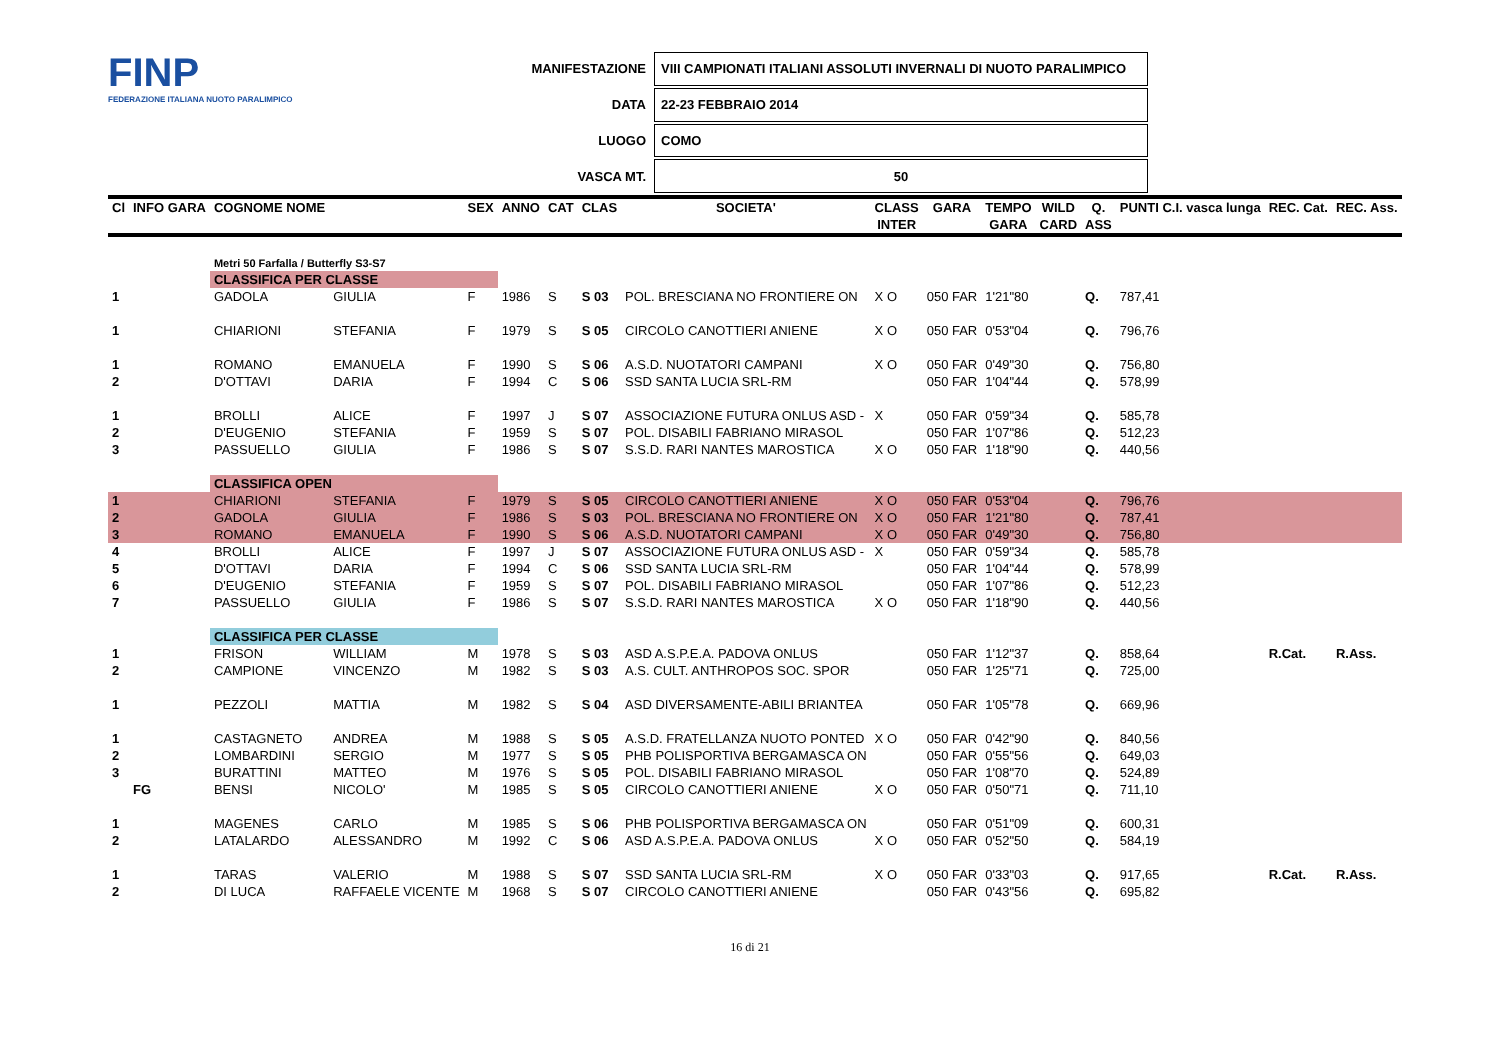FINP
FEDERAZIONE ITALIANA NUOTO PARALIMPICO
| MANIFESTAZIONE | VIII CAMPIONATI ITALIANI ASSOLUTI INVERNALI DI NUOTO PARALIMPICO |
| DATA | 22-23 FEBBRAIO 2014 |
| LUOGO | COMO |
| VASCA MT. | 50 |
| Cl | INFO GARA | COGNOME NOME | | SEX | ANNO | CAT | CLAS | SOCIETA' | CLASS | GARA | TEMPO | WILD | Q. | PUNTI C.I. vasca lunga | REC. Cat. | REC. Ass. |
| --- | --- | --- | --- | --- | --- | --- | --- | --- | --- | --- | --- | --- | --- | --- | --- | --- |
| | | | | | | | | | INTER | | GARA | CARD | ASS | | | |
| | | Metri 50 Farfalla / Butterfly S3-S7 | | | | | | | | | | | | | | |
| | | CLASSIFICA PER CLASSE | | | | | | | | | | | | | | |
| 1 | | GADOLA | GIULIA | F | 1986 | S | S 03 | POL. BRESCIANA NO FRONTIERE ON | X O | 050 FAR | 1'21"80 | | Q. | 787,41 | | |
| 1 | | CHIARIONI | STEFANIA | F | 1979 | S | S 05 | CIRCOLO CANOTTIERI ANIENE | X O | 050 FAR | 0'53"04 | | Q. | 796,76 | | |
| 1 | | ROMANO | EMANUELA | F | 1990 | S | S 06 | A.S.D. NUOTATORI CAMPANI | X O | 050 FAR | 0'49"30 | | Q. | 756,80 | | |
| 2 | | D'OTTAVI | DARIA | F | 1994 | C | S 06 | SSD SANTA LUCIA SRL-RM | | 050 FAR | 1'04"44 | | Q. | 578,99 | | |
| 1 | | BROLLI | ALICE | F | 1997 | J | S 07 | ASSOCIAZIONE FUTURA ONLUS ASD - | X | 050 FAR | 0'59"34 | | Q. | 585,78 | | |
| 2 | | D'EUGENIO | STEFANIA | F | 1959 | S | S 07 | POL. DISABILI FABRIANO MIRASOL | | 050 FAR | 1'07"86 | | Q. | 512,23 | | |
| 3 | | PASSUELLO | GIULIA | F | 1986 | S | S 07 | S.S.D. RARI NANTES MAROSTICA | X O | 050 FAR | 1'18"90 | | Q. | 440,56 | | |
| | | CLASSIFICA OPEN | | | | | | | | | | | | | | |
| 1 | | CHIARIONI | STEFANIA | F | 1979 | S | S 05 | CIRCOLO CANOTTIERI ANIENE | X O | 050 FAR | 0'53"04 | | Q. | 796,76 | | |
| 2 | | GADOLA | GIULIA | F | 1986 | S | S 03 | POL. BRESCIANA NO FRONTIERE ON | X O | 050 FAR | 1'21"80 | | Q. | 787,41 | | |
| 3 | | ROMANO | EMANUELA | F | 1990 | S | S 06 | A.S.D. NUOTATORI CAMPANI | X O | 050 FAR | 0'49"30 | | Q. | 756,80 | | |
| 4 | | BROLLI | ALICE | F | 1997 | J | S 07 | ASSOCIAZIONE FUTURA ONLUS ASD - | X | 050 FAR | 0'59"34 | | Q. | 585,78 | | |
| 5 | | D'OTTAVI | DARIA | F | 1994 | C | S 06 | SSD SANTA LUCIA SRL-RM | | 050 FAR | 1'04"44 | | Q. | 578,99 | | |
| 6 | | D'EUGENIO | STEFANIA | F | 1959 | S | S 07 | POL. DISABILI FABRIANO MIRASOL | | 050 FAR | 1'07"86 | | Q. | 512,23 | | |
| 7 | | PASSUELLO | GIULIA | F | 1986 | S | S 07 | S.S.D. RARI NANTES MAROSTICA | X O | 050 FAR | 1'18"90 | | Q. | 440,56 | | |
| | | CLASSIFICA PER CLASSE | | | | | | | | | | | | | | |
| 1 | | FRISON | WILLIAM | M | 1978 | S | S 03 | ASD A.S.P.E.A. PADOVA ONLUS | | 050 FAR | 1'12"37 | | Q. | 858,64 | R.Cat. | R.Ass. |
| 2 | | CAMPIONE | VINCENZO | M | 1982 | S | S 03 | A.S. CULT. ANTHROPOS SOC. SPOR | | 050 FAR | 1'25"71 | | Q. | 725,00 | | |
| 1 | | PEZZOLI | MATTIA | M | 1982 | S | S 04 | ASD DIVERSAMENTE-ABILI BRIANTEA | | 050 FAR | 1'05"78 | | Q. | 669,96 | | |
| 1 | | CASTAGNETO | ANDREA | M | 1988 | S | S 05 | A.S.D. FRATELLANZA NUOTO PONTED | X O | 050 FAR | 0'42"90 | | Q. | 840,56 | | |
| 2 | | LOMBARDINI | SERGIO | M | 1977 | S | S 05 | PHB POLISPORTIVA BERGAMASCA ON | | 050 FAR | 0'55"56 | | Q. | 649,03 | | |
| 3 | | BURATTINI | MATTEO | M | 1976 | S | S 05 | POL. DISABILI FABRIANO MIRASOL | | 050 FAR | 1'08"70 | | Q. | 524,89 | | |
| | FG | BENSI | NICOLO' | M | 1985 | S | S 05 | CIRCOLO CANOTTIERI ANIENE | X O | 050 FAR | 0'50"71 | | Q. | 711,10 | | |
| 1 | | MAGENES | CARLO | M | 1985 | S | S 06 | PHB POLISPORTIVA BERGAMASCA ON | | 050 FAR | 0'51"09 | | Q. | 600,31 | | |
| 2 | | LATALARDO | ALESSANDRO | M | 1992 | C | S 06 | ASD A.S.P.E.A. PADOVA ONLUS | X O | 050 FAR | 0'52"50 | | Q. | 584,19 | | |
| 1 | | TARAS | VALERIO | M | 1988 | S | S 07 | SSD SANTA LUCIA SRL-RM | X O | 050 FAR | 0'33"03 | | Q. | 917,65 | R.Cat. | R.Ass. |
| 2 | | DI LUCA | RAFFAELE VICENTE | M | 1968 | S | S 07 | CIRCOLO CANOTTIERI ANIENE | | 050 FAR | 0'43"56 | | Q. | 695,82 | | |
16 di 21